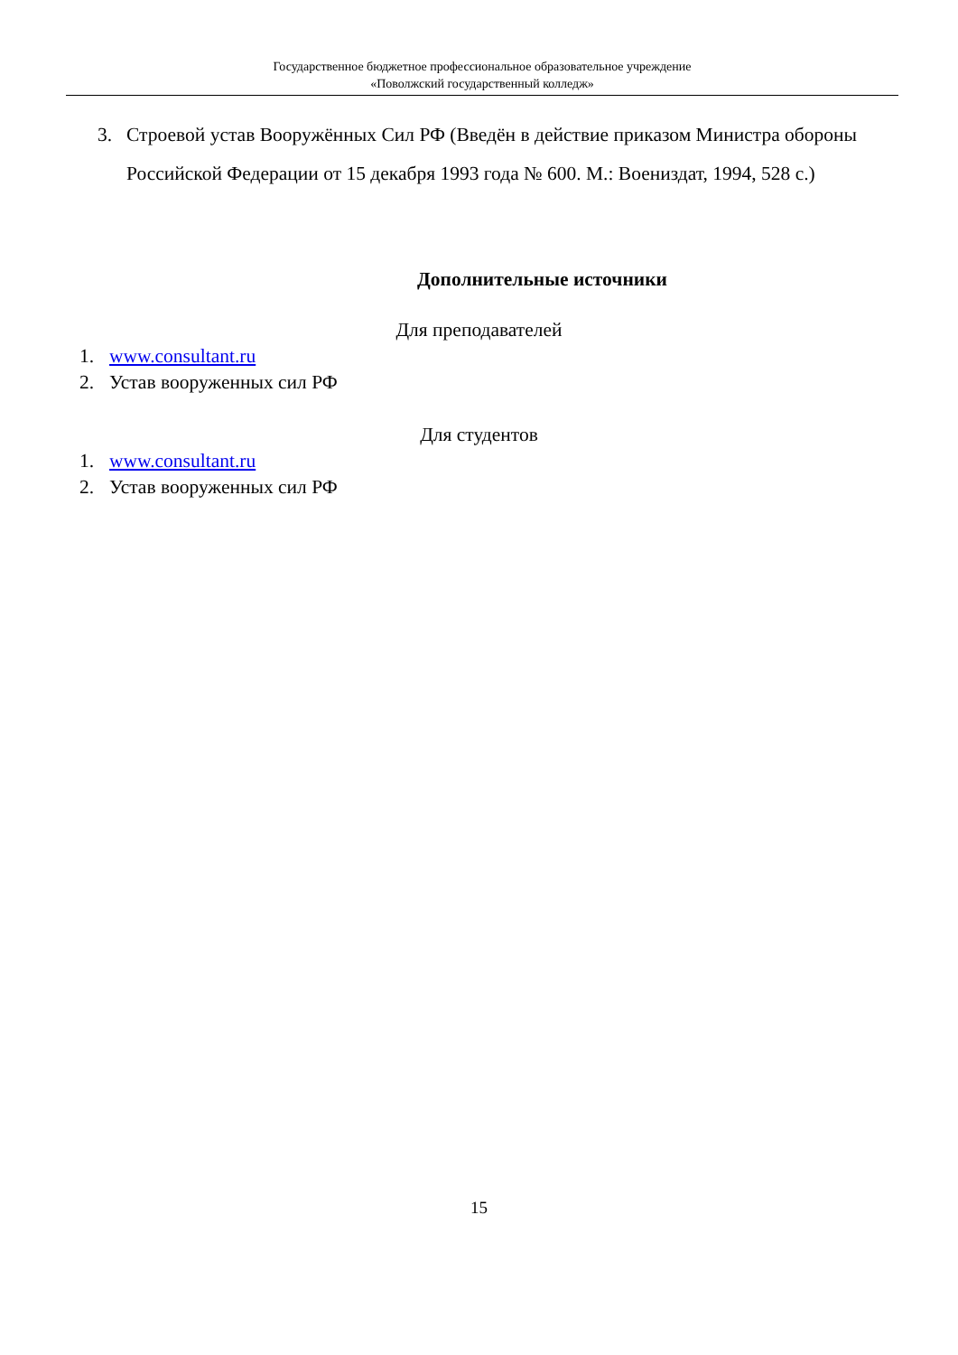Государственное бюджетное профессиональное образовательное учреждение
«Поволжский государственный колледж»
3. Строевой устав Вооружённых Сил РФ (Введён в действие приказом Министра обороны Российской Федерации от 15 декабря 1993 года № 600. М.: Воениздат, 1994, 528 с.)
Дополнительные источники
Для преподавателей
1. www.consultant.ru
2. Устав вооруженных сил РФ
Для студентов
1. www.consultant.ru
2. Устав вооруженных сил РФ
15